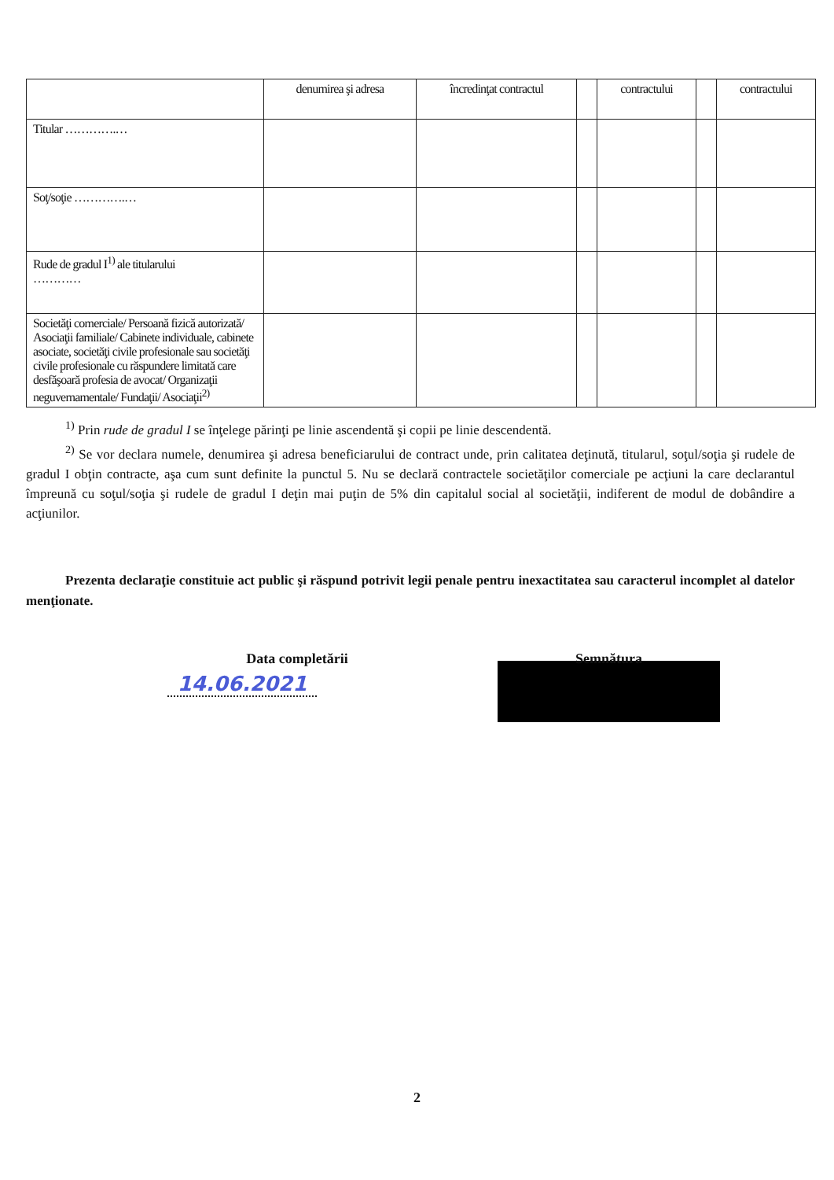| | denumirea şi adresa | încredinţat contractul | | contractului | | contractului |
| --- | --- | --- | --- | --- | --- | --- |
| Titular ………….… | | | | | | |
| Soţ/soţie ………….… | | | | | | |
| Rude de gradul I<sup>1)</sup> ale titularului ………… | | | | | | |
| Societăţi comerciale/ Persoană fizică autorizată/ Asociaţii familiale/ Cabinete individuale, cabinete asociate, societăţi civile profesionale sau societăţi civile profesionale cu răspundere limitată care desfăşoară profesia de avocat/ Organizaţii neguvernamentale/ Fundaţii/ Asociaţii<sup>2)</sup> | | | | | | |
<sup>1)</sup> Prin rude de gradul I se înţelege părinţi pe linie ascendentă şi copii pe linie descendentă.
<sup>2)</sup> Se vor declara numele, denumirea şi adresa beneficiarului de contract unde, prin calitatea deţinută, titularul, soţul/soţia şi rudele de gradul I obţin contracte, aşa cum sunt definite la punctul 5. Nu se declară contractele societăţilor comerciale pe acţiuni la care declarantul împreună cu soţul/soţia şi rudele de gradul I deţin mai puţin de 5% din capitalul social al societăţii, indiferent de modul de dobândire a acţiunilor.
Prezenta declaraţie constituie act public şi răspund potrivit legii penale pentru inexactitatea sau caracterul incomplet al datelor menţionate.
Data completării
14.06.2021
Semnătura
2